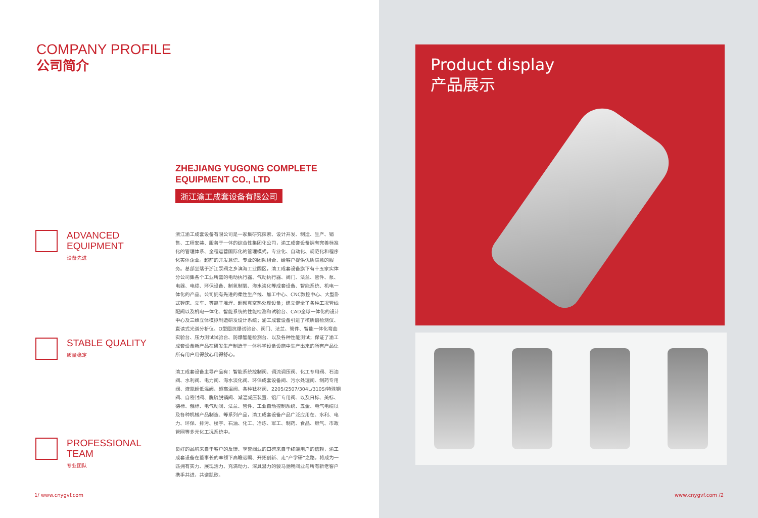COMPANY PROFILE
公司简介
ZHEJIANG YUGONG COMPLETE EQUIPMENT CO., LTD
浙江渝工成套设备有限公司
ADVANCED
EQUIPMENT
设备先进
STABLE QUALITY
质量稳定
PROFESSIONAL
TEAM
专业团队
浙江渝工成套设备有限公司是一家集研究探索、设计开发、制造、生产、销售、工程安装、服务于一体的综合性集团化公司，渝工成套设备拥有完善标准化的管理体系、全程运营国际化的管理模式，专业化、自动化、规范化和程序化实体企业。超前的开发意识、专业的团队组合、给客户提供优质满意的服务。总部坐落于浙江泵阀之乡滨海工业园区，渝工成套设备旗下有十五家实体分公司集各个工业所需的电动执行器、气动执行器、阀门、法兰、管件、泵、电器、电缆、环保设备、制氢制氧、海水淡化等成套设备、智能系统、机电一体化的产品。公司拥有先进的柔性生产线、加工中心、CNC数控中心、大型卧式镗床、立车、等离子堆焊、超频真空热处理设备；建立健全了各种工况管线配阀以及机电一体化、智能系统的性能检测和试验台、CAD全球一体化的设计中心及三维立体模拟制造研发设计系统；渝工成套设备引进了核质谱检测仪、直读式光谱分析仪、O型圈抗爆试验台、阀门、法兰、管件、智能一体化弯曲实验台、压力测试试验台、防爆智能检测台、以及各种性能测试；保证了渝工成套设备新产品在研发生产制造于一体科学设备设施中生产出来的所有产品让所有用户用得放心用得舒心。
渝工成套设备主导产品有：智能系统控制阀、调流调压阀、化工专用阀、石油阀、水利阀、电力阀、海水淡化阀、环保成套设备阀、污水处理阀、制药专用阀、液氮超低温阀、超高温阀、各种钛材阀、2205/2507/304L/310S/特殊钢阀、自密封阀、脱硫脱销阀、减温减压装置、铝厂专用阀、以及日标、美标、德标、俄标、电气动阀、法兰、管件、工业自动控制系统、五金、电气电缆以及各种机械产品制造、等系列产品，渝工成套设备产品广泛应用在、水利、电力、环保、排污、楼宇、石油、化工、冶炼、军工、制药、食品、燃气、市政管网等多元化工况系统中。
良好的品牌来自于客户的反馈、享誉阀业的口碑来自于终端用户的信赖，渝工成套设备在董事长的率领下高瞻远瞩、开拓创新、走“产学研”之路，将成为一匹拥有实力、展现活力、充满动力、深具潜力的骏马驰畅阀业与所有新老客户携手共进，共谱凯歌。
1/ www.cnygvf.com
Product display
产品展示
www.cnygvf.com /2